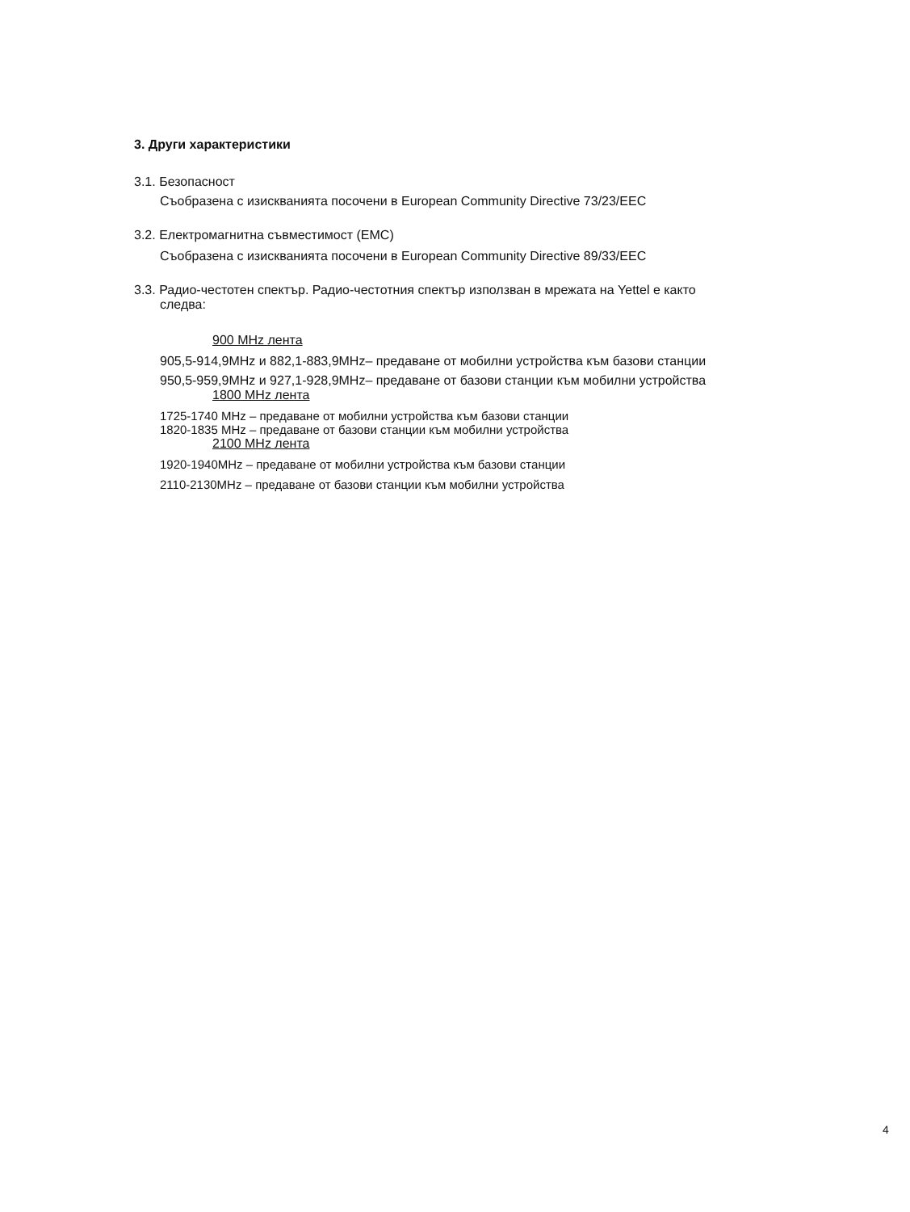3. Други характеристики
3.1. Безопасност
Съобразена с изискванията посочени в European Community Directive 73/23/EEC
3.2. Електромагнитна съвместимост (EMC)
Съобразена с изискванията посочени в European Community Directive 89/33/EEC
3.3. Радио-честотен спектър. Радио-честотния спектър използван в мрежата на Yettel е както
следва:
900 MHz лента
905,5-914,9MHz и 882,1-883,9MHz– предаване от мобилни устройства към базови станции
950,5-959,9MHz и 927,1-928,9MHz– предаване от базови станции към мобилни устройства
1800 MHz лента
1725-1740 MHz – предаване от мобилни устройства към базови станции
1820-1835 MHz – предаване от базови станции към мобилни устройства
2100 MHz лента
1920-1940MHz – предаване от мобилни устройства към базови станции
2110-2130MHz – предаване от базови станции към мобилни устройства
4